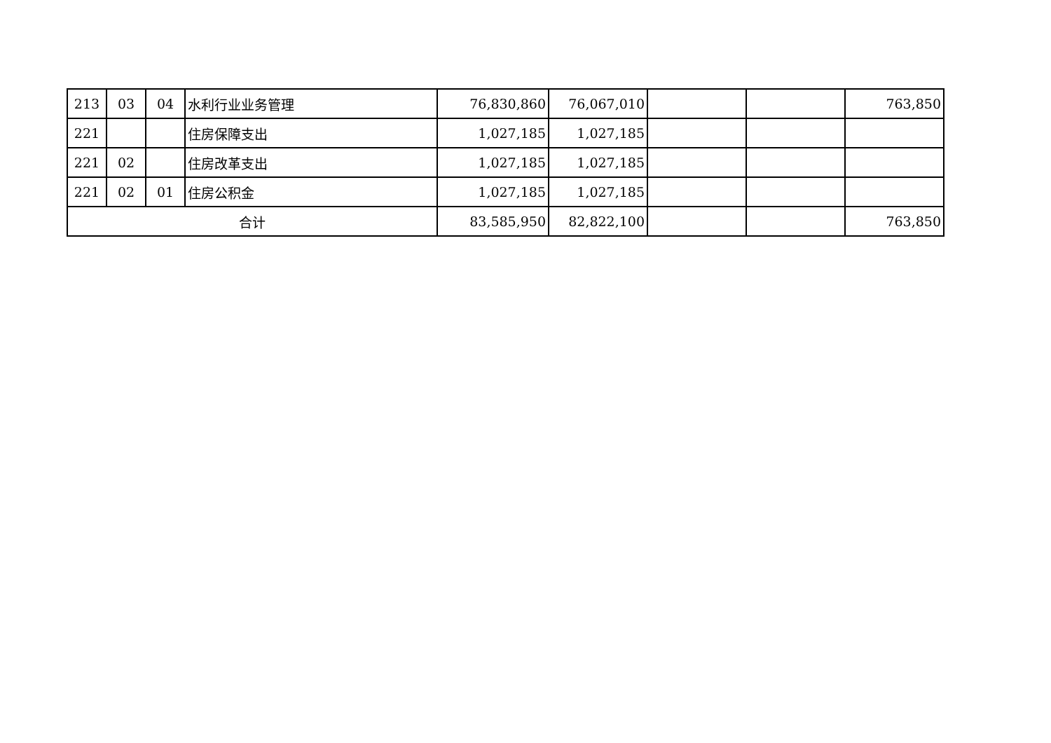| 213 | 03 | 04 | 水利行业业务管理 | 76,830,860 | 76,067,010 | | | 763,850 |
| 221 | | | 住房保障支出 | 1,027,185 | 1,027,185 | | | |
| 221 | 02 | | 住房改革支出 | 1,027,185 | 1,027,185 | | | |
| 221 | 02 | 01 | 住房公积金 | 1,027,185 | 1,027,185 | | | |
| 合计 | | | | 83,585,950 | 82,822,100 | | | 763,850 |